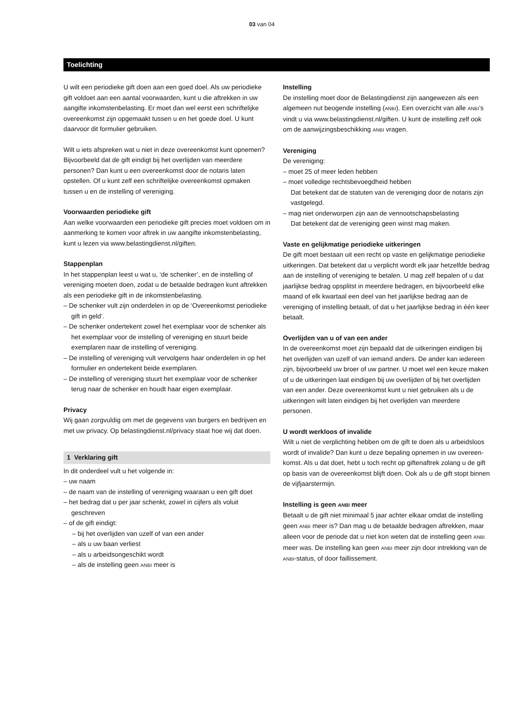03 van 04
Toelichting
U wilt een periodieke gift doen aan een goed doel. Als uw periodieke gift voldoet aan een aantal voorwaarden, kunt u die aftrekken in uw aangifte inkomstenbelasting. Er moet dan wel eerst een schriftelijke overeenkomst zijn opgemaakt tussen u en het goede doel. U kunt daarvoor dit formulier gebruiken.
Wilt u iets afspreken wat u niet in deze overeenkomst kunt opnemen? Bijvoorbeeld dat de gift eindigt bij het overlijden van meerdere personen? Dan kunt u een overeenkomst door de notaris laten opstellen. Of u kunt zelf een schriftelijke overeenkomst opmaken tussen u en de instelling of vereniging.
Voorwaarden periodieke gift
Aan welke voorwaarden een periodieke gift precies moet voldoen om in aanmerking te komen voor aftrek in uw aangifte inkomsten­belasting, kunt u lezen via www.belastingdienst.nl/giften.
Stappenplan
In het stappenplan leest u wat u, ‘de schenker’, en de instelling of vereniging moeten doen, zodat u de betaalde bedragen kunt aftrekken als een periodieke gift in de inkomstenbelasting.
– De schenker vult zijn onderdelen in op de ‘Overeenkomst periodieke gift in geld’.
– De schenker ondertekent zowel het exemplaar voor de schenker als het exemplaar voor de instelling of vereniging en stuurt beide exemplaren naar de instelling of vereniging.
– De instelling of vereniging vult vervolgens haar onderdelen in op het formulier en ondertekent beide exemplaren.
– De instelling of vereniging stuurt het exemplaar voor de schenker terug naar de schenker en houdt haar eigen exemplaar.
Privacy
Wij gaan zorgvuldig om met de gegevens van burgers en bedrijven en met uw privacy. Op belastingdienst.nl/privacy staat hoe wij dat doen.
1 Verklaring gift
In dit onderdeel vult u het volgende in:
– uw naam
– de naam van de instelling of vereniging waaraan u een gift doet
– het bedrag dat u per jaar schenkt, zowel in cijfers als voluit geschreven
– of de gift eindigt:
– bij het overlijden van uzelf of van een ander
– als u uw baan verliest
– als u arbeidsongeschikt wordt
– als de instelling geen ANBI meer is
Instelling
De instelling moet door de Belastingdienst zijn aangewezen als een algemeen nut beogende instelling (ANBI). Een overzicht van alle ANBI’s vindt u via www.belastingdienst.nl/giften. U kunt de instelling zelf ook om de aanwijzingsbeschikking ANBI vragen.
Vereniging
De vereniging:
– moet 25 of meer leden hebben
– moet volledige rechtsbevoegdheid hebben
Dat betekent dat de statuten van de vereniging door de notaris zijn vastgelegd.
– mag niet onderworpen zijn aan de vennootschapsbelasting
Dat betekent dat de vereniging geen winst mag maken.
Vaste en gelijkmatige periodieke uitkeringen
De gift moet bestaan uit een recht op vaste en gelijkmatige periodieke uitkeringen. Dat betekent dat u verplicht wordt elk jaar hetzelfde bedrag aan de instelling of vereniging te betalen. U mag zelf bepalen of u dat jaarlijkse bedrag opsplitst in meerdere bedragen, en bijvoor­beeld elke maand of elk kwartaal een deel van het jaarlijkse bedrag aan de vereniging of instelling betaalt, of dat u het jaarlijkse bedrag in één keer betaalt.
Overlijden van u of van een ander
In de overeenkomst moet zijn bepaald dat de uitkeringen eindigen bij het overlijden van uzelf of van iemand anders. De ander kan iedereen zijn, bijvoorbeeld uw broer of uw partner. U moet wel een keuze maken of u de uitkeringen laat eindigen bij uw overlijden of bij het overlijden van een ander. Deze overeenkomst kunt u niet gebruiken als u de uitkeringen wilt laten eindigen bij het overlijden van meerdere personen.
U wordt werkloos of invalide
Wilt u niet de verplichting hebben om de gift te doen als u arbeidsloos wordt of invalide? Dan kunt u deze bepaling opnemen in uw overeen­komst. Als u dat doet, hebt u toch recht op giftenaftrek zolang u de gift op basis van de overeenkomst blijft doen. Ook als u de gift stopt binnen de vijfjaarstermijn.
Instelling is geen ANBI meer
Betaalt u de gift niet minimaal 5 jaar achter elkaar omdat de instelling geen ANBI meer is? Dan mag u de betaalde bedragen aftrekken, maar alleen voor de periode dat u niet kon weten dat de instelling geen ANBI meer was. De instelling kan geen ANBI meer zijn door intrekking van de ANBI-status, of door faillissement.